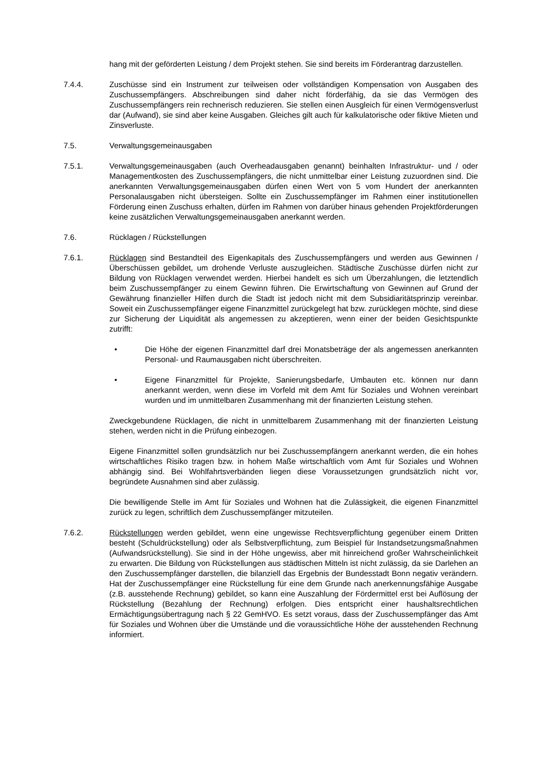hang mit der geförderten Leistung / dem Projekt stehen. Sie sind bereits im Förderantrag darzustellen.
7.4.4. Zuschüsse sind ein Instrument zur teilweisen oder vollständigen Kompensation von Ausgaben des Zuschussempfängers. Abschreibungen sind daher nicht förderfähig, da sie das Vermögen des Zuschussempfängers rein rechnerisch reduzieren. Sie stellen einen Ausgleich für einen Vermögensverlust dar (Aufwand), sie sind aber keine Ausgaben. Gleiches gilt auch für kalkulatorische oder fiktive Mieten und Zinsverluste.
7.5. Verwaltungsgemeinausgaben
7.5.1. Verwaltungsgemeinausgaben (auch Overheadausgaben genannt) beinhalten Infrastruktur- und / oder Managementkosten des Zuschussempfängers, die nicht unmittelbar einer Leistung zuzuordnen sind. Die anerkannten Verwaltungsgemeinausgaben dürfen einen Wert von 5 vom Hundert der anerkannten Personalausgaben nicht übersteigen. Sollte ein Zuschussempfänger im Rahmen einer institutionellen Förderung einen Zuschuss erhalten, dürfen im Rahmen von darüber hinaus gehenden Projektförderungen keine zusätzlichen Verwaltungsgemeinausgaben anerkannt werden.
7.6. Rücklagen / Rückstellungen
7.6.1. Rücklagen sind Bestandteil des Eigenkapitals des Zuschussempfängers und werden aus Gewinnen / Überschüssen gebildet, um drohende Verluste auszugleichen. Städtische Zuschüsse dürfen nicht zur Bildung von Rücklagen verwendet werden. Hierbei handelt es sich um Überzahlungen, die letztendlich beim Zuschussempfänger zu einem Gewinn führen. Die Erwirtschaftung von Gewinnen auf Grund der Gewährung finanzieller Hilfen durch die Stadt ist jedoch nicht mit dem Subsidiaritätsprinzip vereinbar. Soweit ein Zuschussempfänger eigene Finanzmittel zurückgelegt hat bzw. zurücklegen möchte, sind diese zur Sicherung der Liquidität als angemessen zu akzeptieren, wenn einer der beiden Gesichtspunkte zutrifft:
• Die Höhe der eigenen Finanzmittel darf drei Monatsbeträge der als angemessen anerkannten Personal- und Raumausgaben nicht überschreiten.
• Eigene Finanzmittel für Projekte, Sanierungsbedarfe, Umbauten etc. können nur dann anerkannt werden, wenn diese im Vorfeld mit dem Amt für Soziales und Wohnen vereinbart wurden und im unmittelbaren Zusammenhang mit der finanzierten Leistung stehen.
Zweckgebundene Rücklagen, die nicht in unmittelbarem Zusammenhang mit der finanzierten Leistung stehen, werden nicht in die Prüfung einbezogen.
Eigene Finanzmittel sollen grundsätzlich nur bei Zuschussempfängern anerkannt werden, die ein hohes wirtschaftliches Risiko tragen bzw. in hohem Maße wirtschaftlich vom Amt für Soziales und Wohnen abhängig sind. Bei Wohlfahrtsverbänden liegen diese Voraussetzungen grundsätzlich nicht vor, begründete Ausnahmen sind aber zulässig.
Die bewilligende Stelle im Amt für Soziales und Wohnen hat die Zulässigkeit, die eigenen Finanzmittel zurück zu legen, schriftlich dem Zuschussempfänger mitzuteilen.
7.6.2. Rückstellungen werden gebildet, wenn eine ungewisse Rechtsverpflichtung gegenüber einem Dritten besteht (Schuldrückstellung) oder als Selbstverpflichtung, zum Beispiel für Instandsetzungsmaßnahmen (Aufwandsrückstellung). Sie sind in der Höhe ungewiss, aber mit hinreichend großer Wahrscheinlichkeit zu erwarten. Die Bildung von Rückstellungen aus städtischen Mitteln ist nicht zulässig, da sie Darlehen an den Zuschussempfänger darstellen, die bilanziell das Ergebnis der Bundesstadt Bonn negativ verändern. Hat der Zuschussempfänger eine Rückstellung für eine dem Grunde nach anerkennungsfähige Ausgabe (z.B. ausstehende Rechnung) gebildet, so kann eine Auszahlung der Fördermittel erst bei Auflösung der Rückstellung (Bezahlung der Rechnung) erfolgen. Dies entspricht einer haushaltsrechtlichen Ermächtigungsübertragung nach § 22 GemHVO. Es setzt voraus, dass der Zuschussempfänger das Amt für Soziales und Wohnen über die Umstände und die voraussichtliche Höhe der ausstehenden Rechnung informiert.